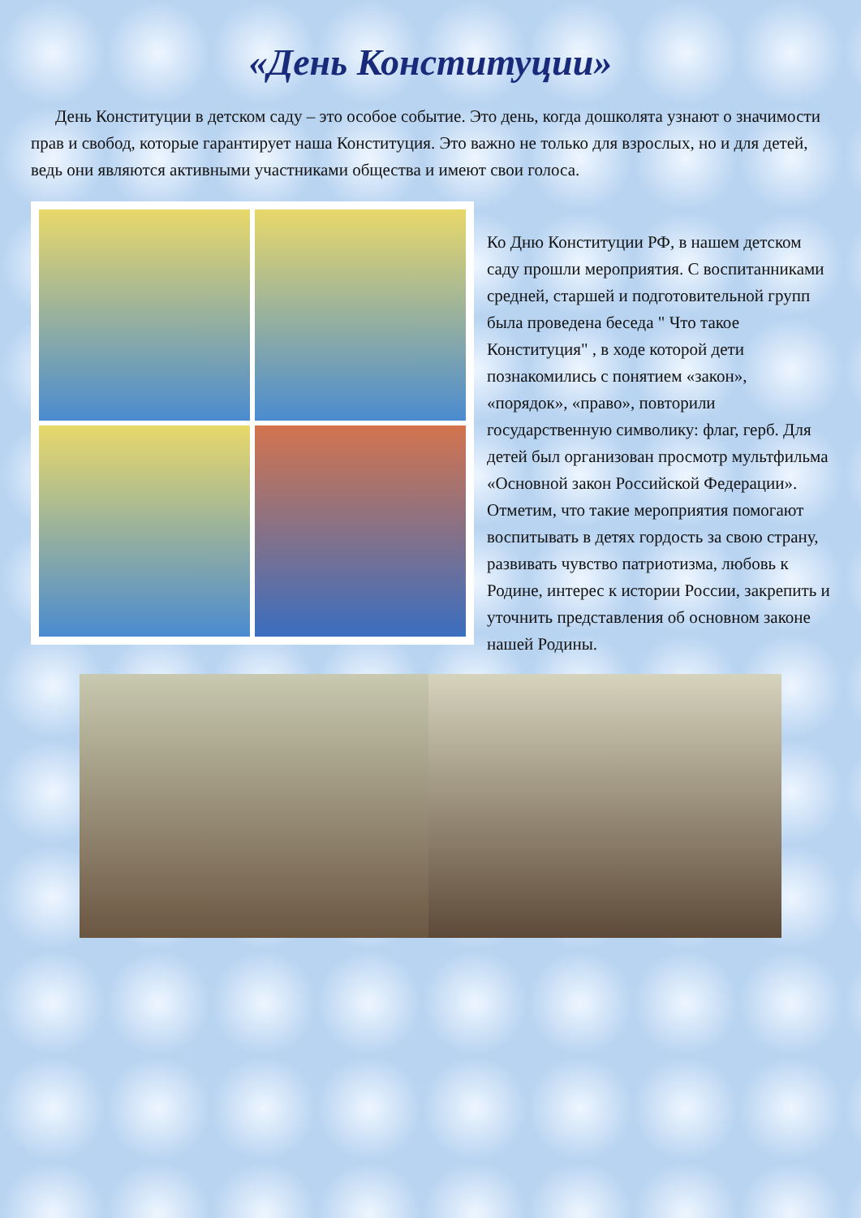«День Конституции»
День Конституции в детском саду – это особое событие. Это день, когда дошколята узнают о значимости прав и свобод, которые гарантирует наша Конституция. Это важно не только для взрослых, но и для детей, ведь они являются активными участниками общества и имеют свои голоса.
Ко Дню Конституции РФ, в нашем детском саду прошли мероприятия. С воспитанниками средней, старшей и подготовительной групп была проведена беседа " Что такое Конституция" , в ходе которой дети познакомились с понятием «закон», «порядок», «право», повторили государственную символику: флаг, герб. Для детей был организован просмотр мультфильма «Основной закон Российской Федерации». Отметим, что такие мероприятия помогают воспитывать в детях гордость за свою страну, развивать чувство патриотизма, любовь к Родине, интерес к истории России, закрепить и уточнить представления об основном законе нашей Родины.